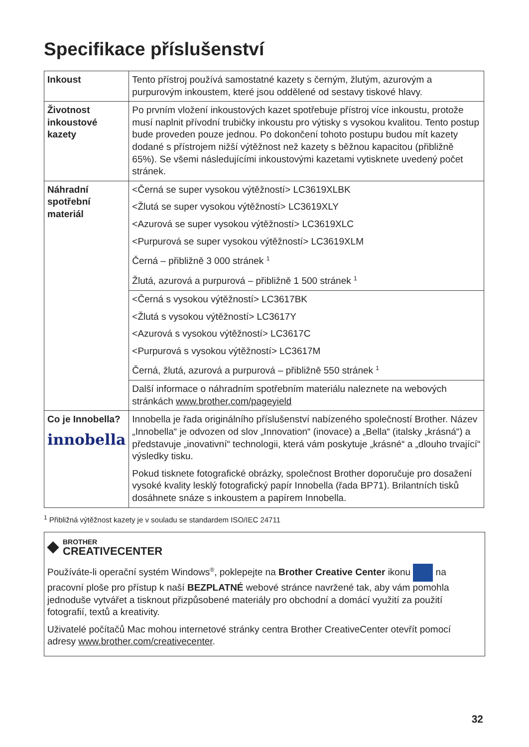Specifikace příslušenství
| Inkoust | Tento přístroj používá samostatné kazety s černým, žlutým, azurovým a purpurovým inkoustem, které jsou oddělené od sestavy tiskové hlavy. |
| Životnost inkoustové kazety | Po prvním vložení inkoustových kazet spotřebuje přístroj více inkoustu, protože musí naplnit přívodní trubičky inkoustu pro výtisky s vysokou kvalitou. Tento postup bude proveden pouze jednou. Po dokončení tohoto postupu budou mít kazety dodané s přístrojem nižší výtěžnost než kazety s běžnou kapacitou (přibližně 65%). Se všemi následujícími inkoustovými kazetami vytisknete uvedený počet stránek. |
| Náhradní spotřební materiál | <Černá se super vysokou výtěžností> LC3619XLBK <Žlutá se super vysokou výtěžností> LC3619XLY <Azurová se super vysokou výtěžností> LC3619XLC <Purpurová se super vysokou výtěžností> LC3619XLM Černá – přibližně 3 000 stránek <sup>1</sup> Žlutá, azurová a purpurová – přibližně 1 500 stránek <sup>1</sup> |
| | <Černá s vysokou výtěžností> LC3617BK <Žlutá s vysokou výtěžností> LC3617Y <Azurová s vysokou výtěžností> LC3617C <Purpurová s vysokou výtěžností> LC3617M Černá, žlutá, azurová a purpurová – přibližně 550 stránek <sup>1</sup> |
| | Další informace o náhradním spotřebním materiálu naleznete na webových stránkách www.brother.com/pageyield |
| Co je Innobella? innobella | Innobella je řada originálního příslušenství nabízeného společností Brother. Název „Innobella“ je odvozen od slov „Innovation“ (inovace) a „Bella“ (italsky „krásná“) a představuje „inovativní“ technologii, která vám poskytuje „krásné“ a „dlouho trvající“ výsledky tisku. Pokud tisknete fotografické obrázky, společnost Brother doporučuje pro dosažení vysoké kvality lesklý fotografický papír Innobella (řada BP71). Brilantních tisků dosáhnete snáze s inkoustem a papírem Innobella. |
<sup>1</sup> Přibližná výtěžnost kazety je v souladu se standardem ISO/IEC 24711
◆ BROTHER
CREATIVECENTER
Používáte-li operační systém Windows<sup>®</sup>, poklepejte na Brother Creative Center ikonu na pracovní ploše pro přístup k naší BEZPLATNÉ webové stránce navržené tak, aby vám pomohla jednoduše vytvářet a tisknout přizpůsobené materiály pro obchodní a domácí využití za použití fotografií, textů a kreativity.
Uživatelé počítačů Mac mohou internetové stránky centra Brother CreativeCenter otevřít pomocí adresy www.brother.com/creativecenter.
32